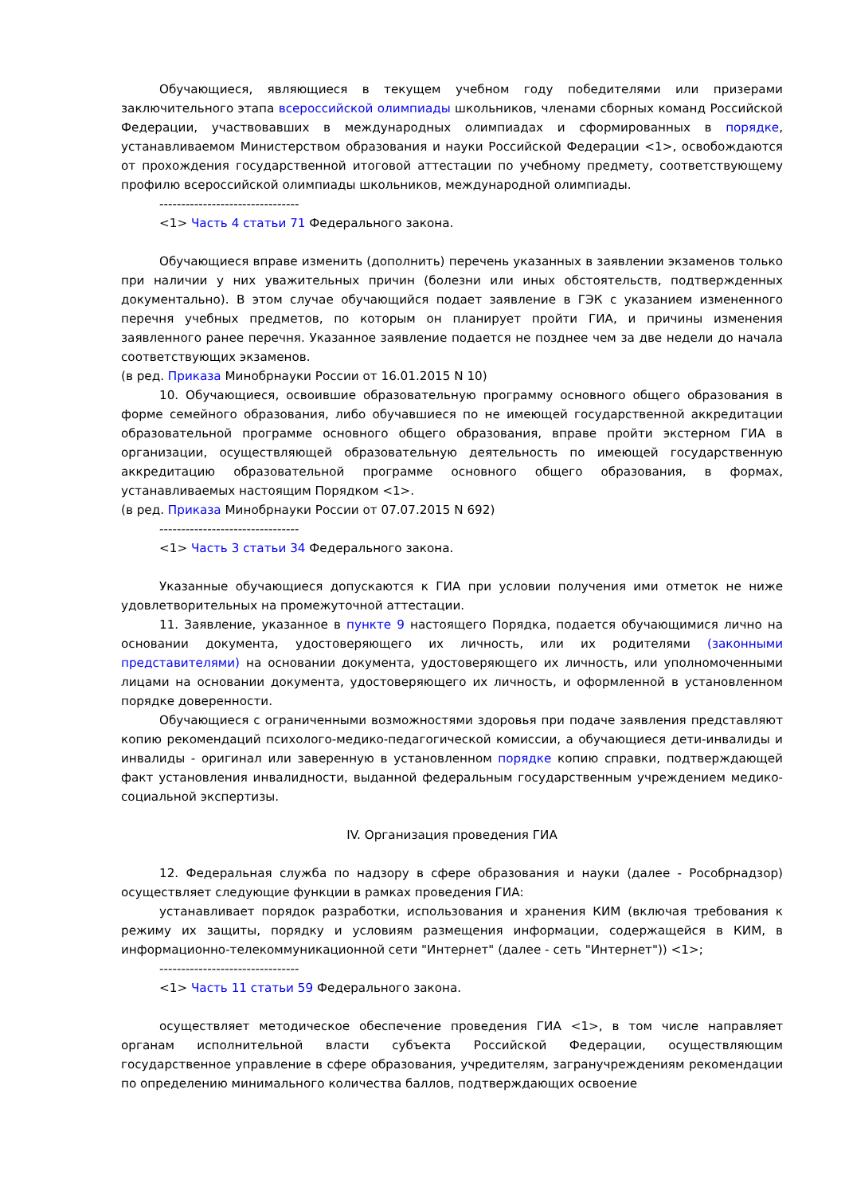Обучающиеся, являющиеся в текущем учебном году победителями или призерами заключительного этапа всероссийской олимпиады школьников, членами сборных команд Российской Федерации, участвовавших в международных олимпиадах и сформированных в порядке, устанавливаемом Министерством образования и науки Российской Федерации <1>, освобождаются от прохождения государственной итоговой аттестации по учебному предмету, соответствующему профилю всероссийской олимпиады школьников, международной олимпиады.
--------------------------------
<1> Часть 4 статьи 71 Федерального закона.
Обучающиеся вправе изменить (дополнить) перечень указанных в заявлении экзаменов только при наличии у них уважительных причин (болезни или иных обстоятельств, подтвержденных документально). В этом случае обучающийся подает заявление в ГЭК с указанием измененного перечня учебных предметов, по которым он планирует пройти ГИА, и причины изменения заявленного ранее перечня. Указанное заявление подается не позднее чем за две недели до начала соответствующих экзаменов.
(в ред. Приказа Минобрнауки России от 16.01.2015 N 10)
10. Обучающиеся, освоившие образовательную программу основного общего образования в форме семейного образования, либо обучавшиеся по не имеющей государственной аккредитации образовательной программе основного общего образования, вправе пройти экстерном ГИА в организации, осуществляющей образовательную деятельность по имеющей государственную аккредитацию образовательной программе основного общего образования, в формах, устанавливаемых настоящим Порядком <1>.
(в ред. Приказа Минобрнауки России от 07.07.2015 N 692)
--------------------------------
<1> Часть 3 статьи 34 Федерального закона.
Указанные обучающиеся допускаются к ГИА при условии получения ими отметок не ниже удовлетворительных на промежуточной аттестации.
11. Заявление, указанное в пункте 9 настоящего Порядка, подается обучающимися лично на основании документа, удостоверяющего их личность, или их родителями (законными представителями) на основании документа, удостоверяющего их личность, или уполномоченными лицами на основании документа, удостоверяющего их личность, и оформленной в установленном порядке доверенности.
Обучающиеся с ограниченными возможностями здоровья при подаче заявления представляют копию рекомендаций психолого-медико-педагогической комиссии, а обучающиеся дети-инвалиды и инвалиды - оригинал или заверенную в установленном порядке копию справки, подтверждающей факт установления инвалидности, выданной федеральным государственным учреждением медико-социальной экспертизы.
IV. Организация проведения ГИА
12. Федеральная служба по надзору в сфере образования и науки (далее - Рособрнадзор) осуществляет следующие функции в рамках проведения ГИА:
устанавливает порядок разработки, использования и хранения КИМ (включая требования к режиму их защиты, порядку и условиям размещения информации, содержащейся в КИМ, в информационно-телекоммуникационной сети "Интернет" (далее - сеть "Интернет")) <1>;
--------------------------------
<1> Часть 11 статьи 59 Федерального закона.
осуществляет методическое обеспечение проведения ГИА <1>, в том числе направляет органам исполнительной власти субъекта Российской Федерации, осуществляющим государственное управление в сфере образования, учредителям, загранучреждениям рекомендации по определению минимального количества баллов, подтверждающих освоение